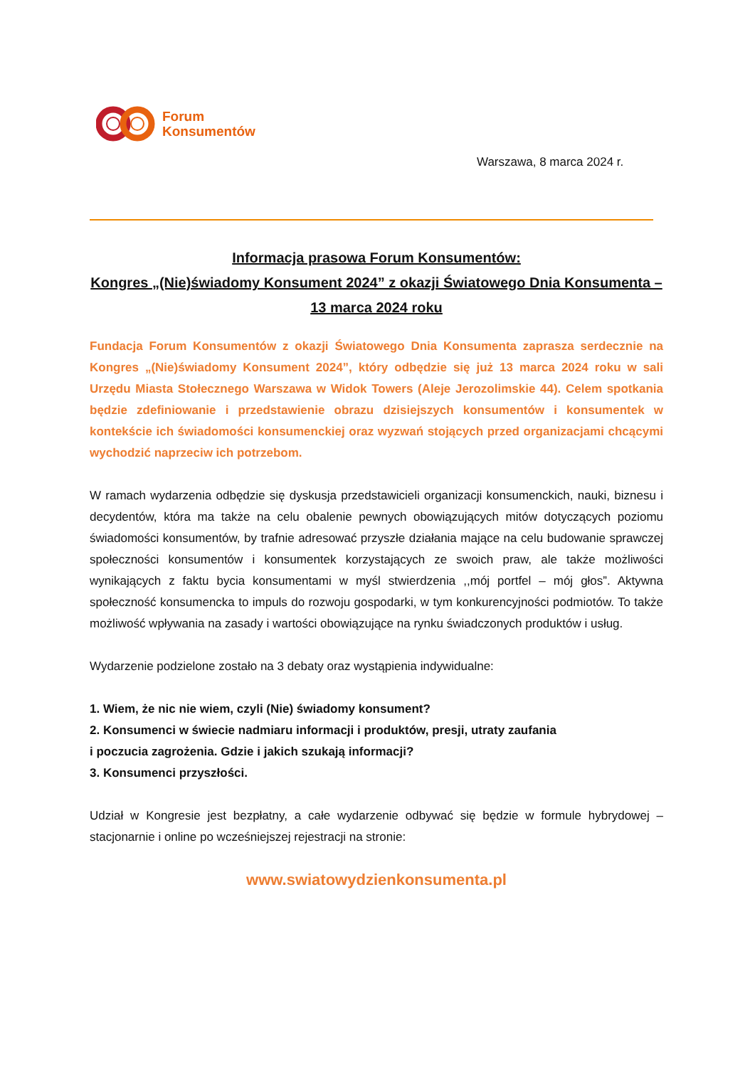Forum
Konsumentów
Warszawa, 8 marca 2024 r.
Informacja prasowa Forum Konsumentów:
Kongres „(Nie)świadomy Konsument 2024” z okazji Światowego Dnia Konsumenta – 13 marca 2024 roku
Fundacja Forum Konsumentów z okazji Światowego Dnia Konsumenta zaprasza serdecznie na Kongres „(Nie)świadomy Konsument 2024”, który odbędzie się już 13 marca 2024 roku w sali Urzędu Miasta Stołecznego Warszawa w Widok Towers (Aleje Jerozolimskie 44). Celem spotkania będzie zdefiniowanie i przedstawienie obrazu dzisiejszych konsumentów i konsumentek w kontekście ich świadomości konsumenckiej oraz wyzwań stojących przed organizacjami chcącymi wychodzić naprzeciw ich potrzebom.
W ramach wydarzenia odbędzie się dyskusja przedstawicieli organizacji konsumenckich, nauki, biznesu i decydentów, która ma także na celu obalenie pewnych obowiązujących mitów dotyczących poziomu świadomości konsumentów, by trafnie adresować przyszłe działania mające na celu budowanie sprawczej społeczności konsumentów i konsumentek korzystających ze swoich praw, ale także możliwości wynikających z faktu bycia konsumentami w myśl stwierdzenia ,,mój portfel – mój głos”. Aktywna społeczność konsumencka to impuls do rozwoju gospodarki, w tym konkurencyjności podmiotów. To także możliwość wpływania na zasady i wartości obowiązujące na rynku świadczonych produktów i usług.
Wydarzenie podzielone zostało na 3 debaty oraz wystąpienia indywidualne:
1. Wiem, że nic nie wiem, czyli (Nie) świadomy konsument?
2. Konsumenci w świecie nadmiaru informacji i produktów, presji, utraty zaufania
i poczucia zagrożenia. Gdzie i jakich szukają informacji?
3. Konsumenci przyszłości.
Udział w Kongresie jest bezpłatny, a całe wydarzenie odbywać się będzie w formule hybrydowej – stacjonarnie i online po wcześniejszej rejestracji na stronie:
www.swiatowydzienkonsumenta.pl